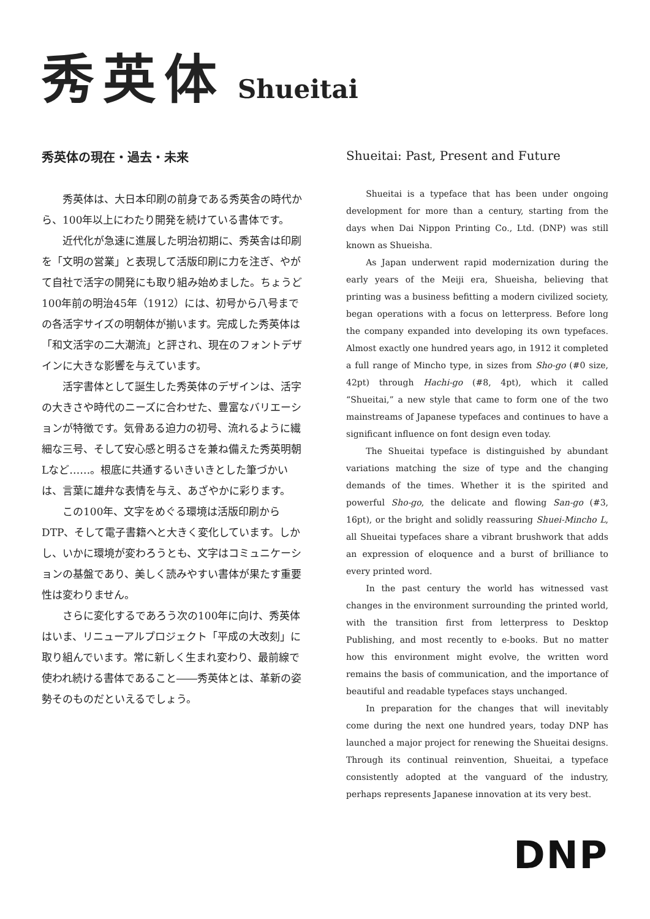秀英体 Shueitai
秀英体の現在・過去・未来
秀英体は、大日本印刷の前身である秀英舎の時代から、100年以上にわたり開発を続けている書体です。
近代化が急速に進展した明治初期に、秀英舎は印刷を「文明の営業」と表現して活版印刷に力を注ぎ、やがて自社で活字の開発にも取り組み始めました。ちょうど100年前の明治45年（1912）には、初号から八号までの各活字サイズの明朝体が揃います。完成した秀英体は「和文活字の二大潮流」と評され、現在のフォントデザインに大きな影響を与えています。
活字書体として誕生した秀英体のデザインは、活字の大きさや時代のニーズに合わせた、豊富なバリエーションが特徴です。気骨ある迫力の初号、流れるように繊細な三号、そして安心感と明るさを兼ね備えた秀英明朝Lなど……。根底に共通するいきいきとした筆づかいは、言葉に雄弁な表情を与え、あざやかに彩ります。
この100年、文字をめぐる環境は活版印刷からDTP、そして電子書籍へと大きく変化しています。しかし、いかに環境が変わろうとも、文字はコミュニケーションの基盤であり、美しく読みやすい書体が果たす重要性は変わりません。
さらに変化するであろう次の100年に向け、秀英体はいま、リニューアルプロジェクト「平成の大改刻」に取り組んでいます。常に新しく生まれ変わり、最前線で使われ続ける書体であること――秀英体とは、革新の姿勢そのものだといえるでしょう。
Shueitai: Past, Present and Future
Shueitai is a typeface that has been under ongoing development for more than a century, starting from the days when Dai Nippon Printing Co., Ltd. (DNP) was still known as Shueisha.
As Japan underwent rapid modernization during the early years of the Meiji era, Shueisha, believing that printing was a business befitting a modern civilized society, began operations with a focus on letterpress. Before long the company expanded into developing its own typefaces. Almost exactly one hundred years ago, in 1912 it completed a full range of Mincho type, in sizes from Sho-go (#0 size, 42pt) through Hachi-go (#8, 4pt), which it called “Shueitai,” a new style that came to form one of the two mainstreams of Japanese typefaces and continues to have a significant influence on font design even today.
The Shueitai typeface is distinguished by abundant variations matching the size of type and the changing demands of the times. Whether it is the spirited and powerful Sho-go, the delicate and flowing San-go (#3, 16pt), or the bright and solidly reassuring Shuei-Mincho L, all Shueitai typefaces share a vibrant brushwork that adds an expression of eloquence and a burst of brilliance to every printed word.
In the past century the world has witnessed vast changes in the environment surrounding the printed world, with the transition first from letterpress to Desktop Publishing, and most recently to e-books. But no matter how this environment might evolve, the written word remains the basis of communication, and the importance of beautiful and readable typefaces stays unchanged.
In preparation for the changes that will inevitably come during the next one hundred years, today DNP has launched a major project for renewing the Shueitai designs. Through its continual reinvention, Shueitai, a typeface consistently adopted at the vanguard of the industry, perhaps represents Japanese innovation at its very best.
DNP